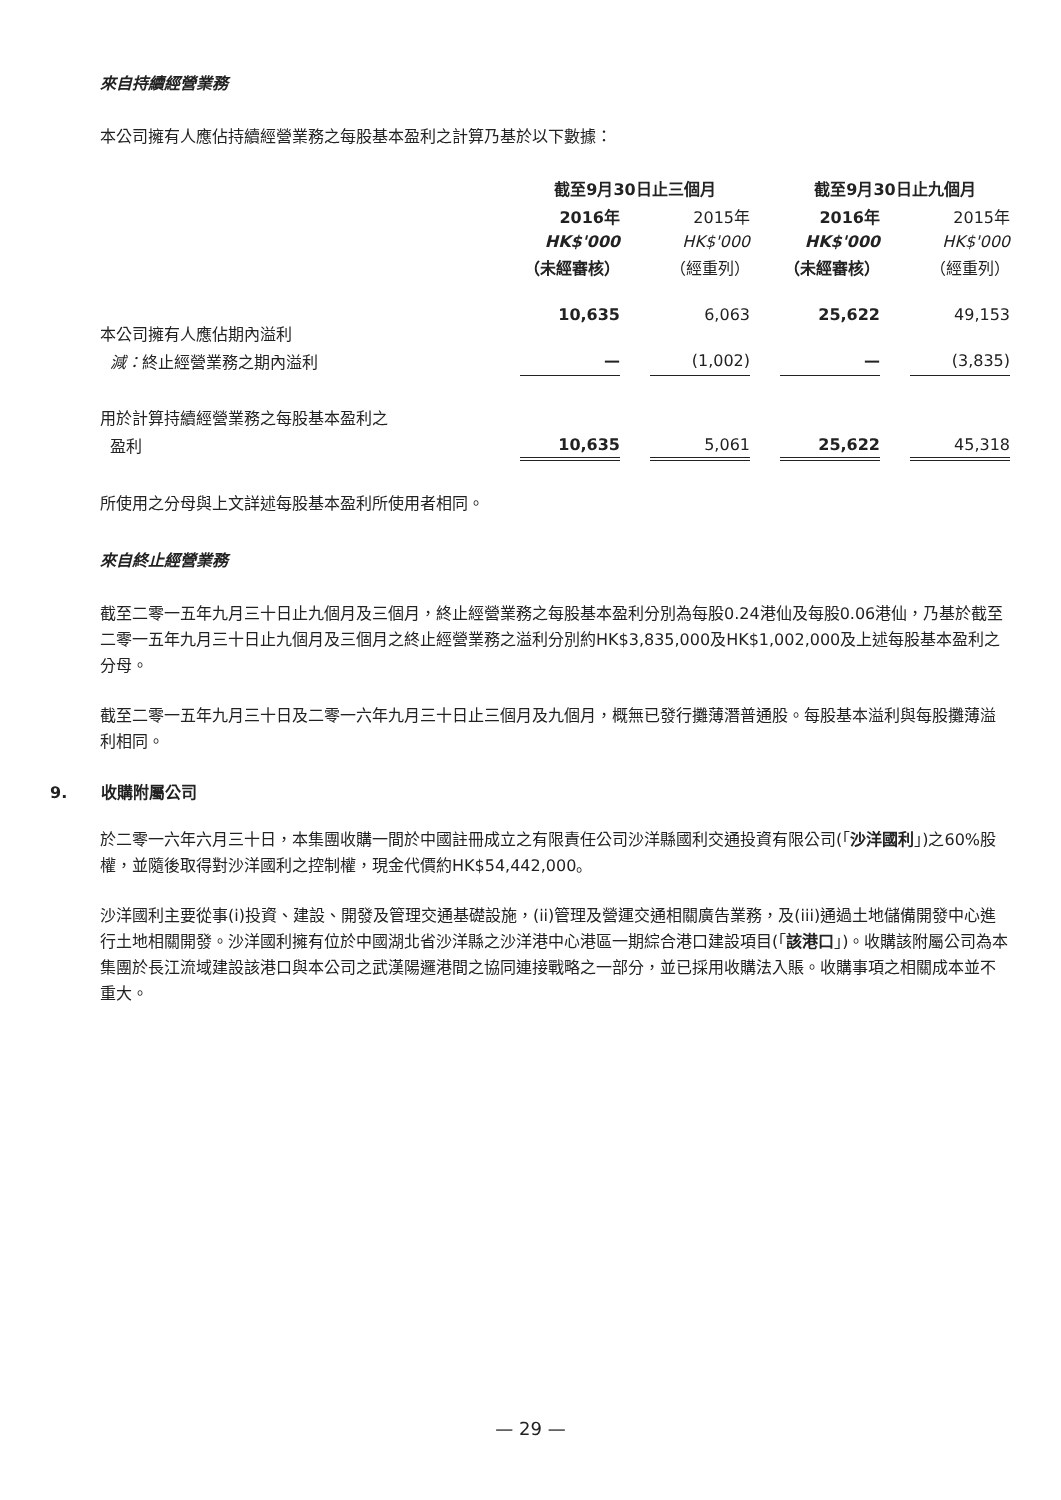來自持續經營業務
本公司擁有人應佔持續經營業務之每股基本盈利之計算乃基於以下數據：
| | 截至9月30日止三個月 | | | | 截至9月30日止九個月 | | |
| --- | --- | --- | --- | --- | --- | --- | --- |
| | 2016年 | | 2015年 | | 2016年 | | 2015年 |
| | HK$'000 | | HK$'000 | | HK$'000 | | HK$'000 |
| | （未經審核） | | （經重列） | | （未經審核） | | （經重列） |
| 本公司擁有人應佔期內溢利 | 10,635 | | 6,063 | | 25,622 | | 49,153 |
| 減： 終止經營業務之期內溢利 | — | | (1,002) | | — | | (3,835) |
| 用於計算持續經營業務之每股基本盈利之 | | | | | | | |
| 盈利 | 10,635 | | 5,061 | | 25,622 | | 45,318 |
所使用之分母與上文詳述每股基本盈利所使用者相同。
來自終止經營業務
截至二零一五年九月三十日止九個月及三個月，終止經營業務之每股基本盈利分別為每股0.24港仙及每股0.06港仙，乃基於截至二零一五年九月三十日止九個月及三個月之終止經營業務之溢利分別約HK$3,835,000及HK$1,002,000及上述每股基本盈利之分母。
截至二零一五年九月三十日及二零一六年九月三十日止三個月及九個月，概無已發行攤薄潛普通股。每股基本溢利與每股攤薄溢利相同。
9. 收購附屬公司
於二零一六年六月三十日，本集團收購一間於中國註冊成立之有限責任公司沙洋縣國利交通投資有限公司(「沙洋國利」)之60%股權，並隨後取得對沙洋國利之控制權，現金代價約HK$54,442,000。
沙洋國利主要從事(i)投資、建設、開發及管理交通基礎設施，(ii)管理及營運交通相關廣告業務，及(iii)通過土地儲備開發中心進行土地相關開發。沙洋國利擁有位於中國湖北省沙洋縣之沙洋港中心港區一期綜合港口建設項目(「該港口」)。收購該附屬公司為本集團於長江流域建設該港口與本公司之武漢陽邏港間之協同連接戰略之一部分，並已採用收購法入賬。收購事項之相關成本並不重大。
— 29 —